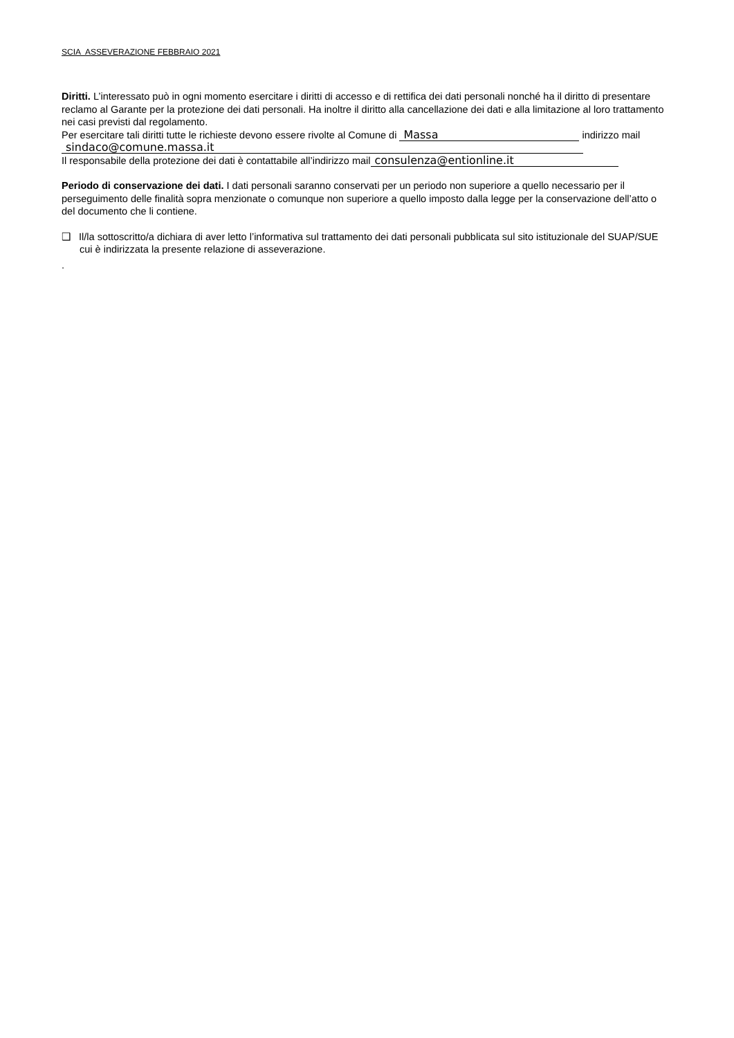SCIA ASSEVERAZIONE FEBBRAIO 2021
Diritti. L’interessato può in ogni momento esercitare i diritti di accesso e di rettifica dei dati personali nonché ha il diritto di presentare reclamo al Garante per la protezione dei dati personali. Ha inoltre il diritto alla cancellazione dei dati e alla limitazione al loro trattamento nei casi previsti dal regolamento.
Per esercitare tali diritti tutte le richieste devono essere rivolte al Comune di Massa indirizzo mail sindaco@comune.massa.it
Il responsabile della protezione dei dati è contattabile all’indirizzo mail consulenza@entionline.it
Periodo di conservazione dei dati. I dati personali saranno conservati per un periodo non superiore a quello necessario per il perseguimento delle finalità sopra menzionate o comunque non superiore a quello imposto dalla legge per la conservazione dell’atto o del documento che li contiene.
❑ Il/la sottoscritto/a dichiara di aver letto l’informativa sul trattamento dei dati personali pubblicata sul sito istituzionale del SUAP/SUE cui è indirizzata la presente relazione di asseverazione.
.